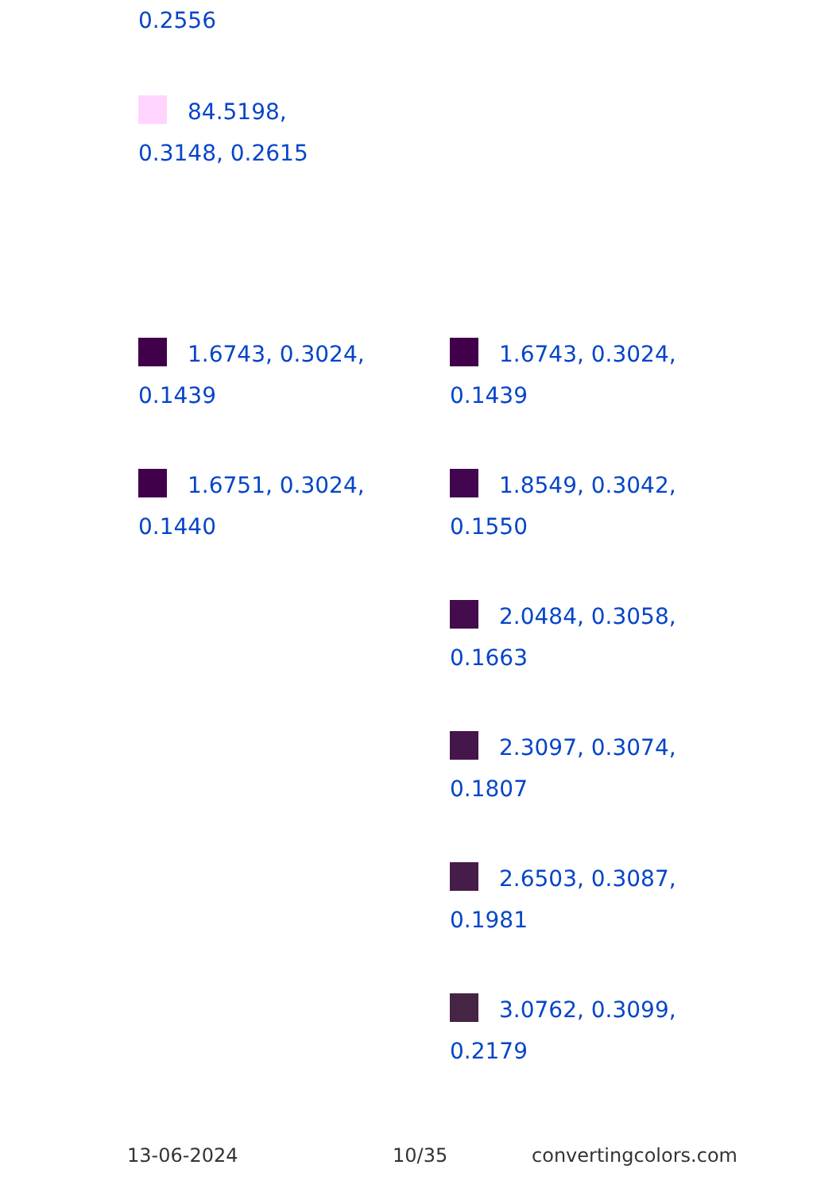0.2556
84.5198, 0.3148, 0.2615
1.6743, 0.3024, 0.1439
1.6743, 0.3024, 0.1439
1.6751, 0.3024, 0.1440
1.8549, 0.3042, 0.1550
2.0484, 0.3058, 0.1663
2.3097, 0.3074, 0.1807
2.6503, 0.3087, 0.1981
3.0762, 0.3099, 0.2179
13-06-2024 10/35 convertingcolors.com